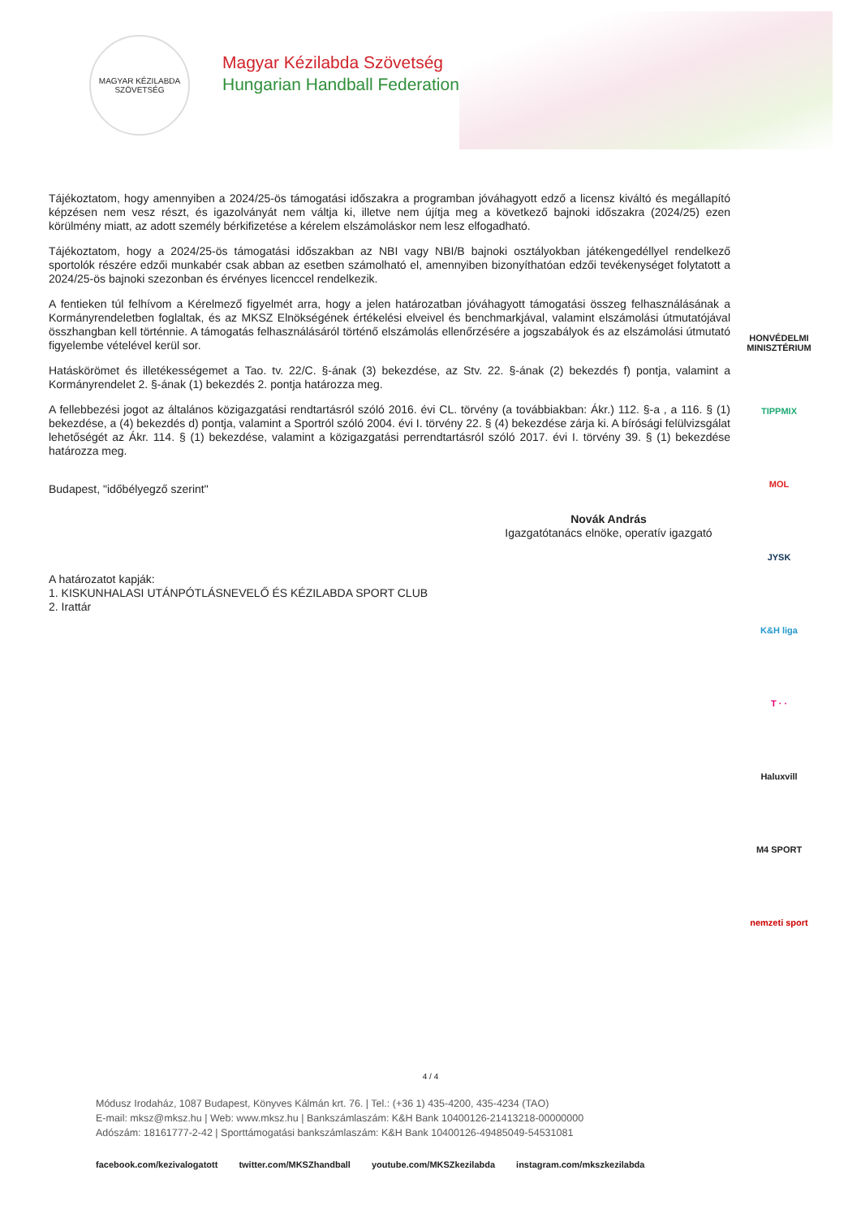MAGYAR KÉZILABDA SZÖVETSÉG
Magyar Kézilabda Szövetség
Hungarian Handball Federation
Tájékoztatom, hogy amennyiben a 2024/25-ös támogatási időszakra a programban jóváhagyott edző a licensz kiváltó és megállapító képzésen nem vesz részt, és igazolványát nem váltja ki, illetve nem újítja meg a következő bajnoki időszakra (2024/25) ezen körülmény miatt, az adott személy bérkifizetése a kérelem elszámoláskor nem lesz elfogadható.
Tájékoztatom, hogy a 2024/25-ös támogatási időszakban az NBI vagy NBI/B bajnoki osztályokban játékengedéllyel rendelkező sportolók részére edzői munkabér csak abban az esetben számolható el, amennyiben bizonyíthatóan edzői tevékenységet folytatott a 2024/25-ös bajnoki szezonban és érvényes licenccel rendelkezik.
A fentieken túl felhívom a Kérelmező figyelmét arra, hogy a jelen határozatban jóváhagyott támogatási összeg felhasználásának a Kormányrendeletben foglaltak, és az MKSZ Elnökségének értékelési elveivel és benchmarkjával, valamint elszámolási útmutatójával összhangban kell történnie. A támogatás felhasználásáról történő elszámolás ellenőrzésére a jogszabályok és az elszámolási útmutató figyelembe vételével kerül sor.
Hatáskörömet és illetékességemet a Tao. tv. 22/C. §-ának (3) bekezdése, az Stv. 22. §-ának (2) bekezdés f) pontja, valamint a Kormányrendelet 2. §-ának (1) bekezdés 2. pontja határozza meg.
A fellebbezési jogot az általános közigazgatási rendtartásról szóló 2016. évi CL. törvény (a továbbiakban: Ákr.) 112. §-a , a 116. § (1) bekezdése, a (4) bekezdés d) pontja, valamint a Sportról szóló 2004. évi I. törvény 22. § (4) bekezdése zárja ki. A bírósági felülvizsgálat lehetőségét az Ákr. 114. § (1) bekezdése, valamint a közigazgatási perrendtartásról szóló 2017. évi I. törvény 39. § (1) bekezdése határozza meg.
Budapest, "időbélyegző szerint"
Novák András
Igazgatótanács elnöke, operatív igazgató
A határozatot kapják:
1. KISKUNHALASI UTÁNPÓTLÁSNEVELŐ ÉS KÉZILABDA SPORT CLUB
2. Irattár
HONVÉDELMI MINISZTÉRIUM
TIPPMIX
MOL
JYSK
K&H liga
T · ·
Haluxvill
M4 SPORT
nemzeti sport
4 / 4
Módusz Irodaház, 1087 Budapest, Könyves Kálmán krt. 76. | Tel.: (+36 1) 435-4200, 435-4234 (TAO)
E-mail: mksz@mksz.hu | Web: www.mksz.hu | Bankszámlaszám: K&H Bank 10400126-21413218-00000000
Adószám: 18161777-2-42 | Sporttámogatási bankszámlaszám: K&H Bank 10400126-49485049-54531081
facebook.com/kezivalogatott twitter.com/MKSZhandball youtube.com/MKSZkezilabda instagram.com/mkszkezilabda